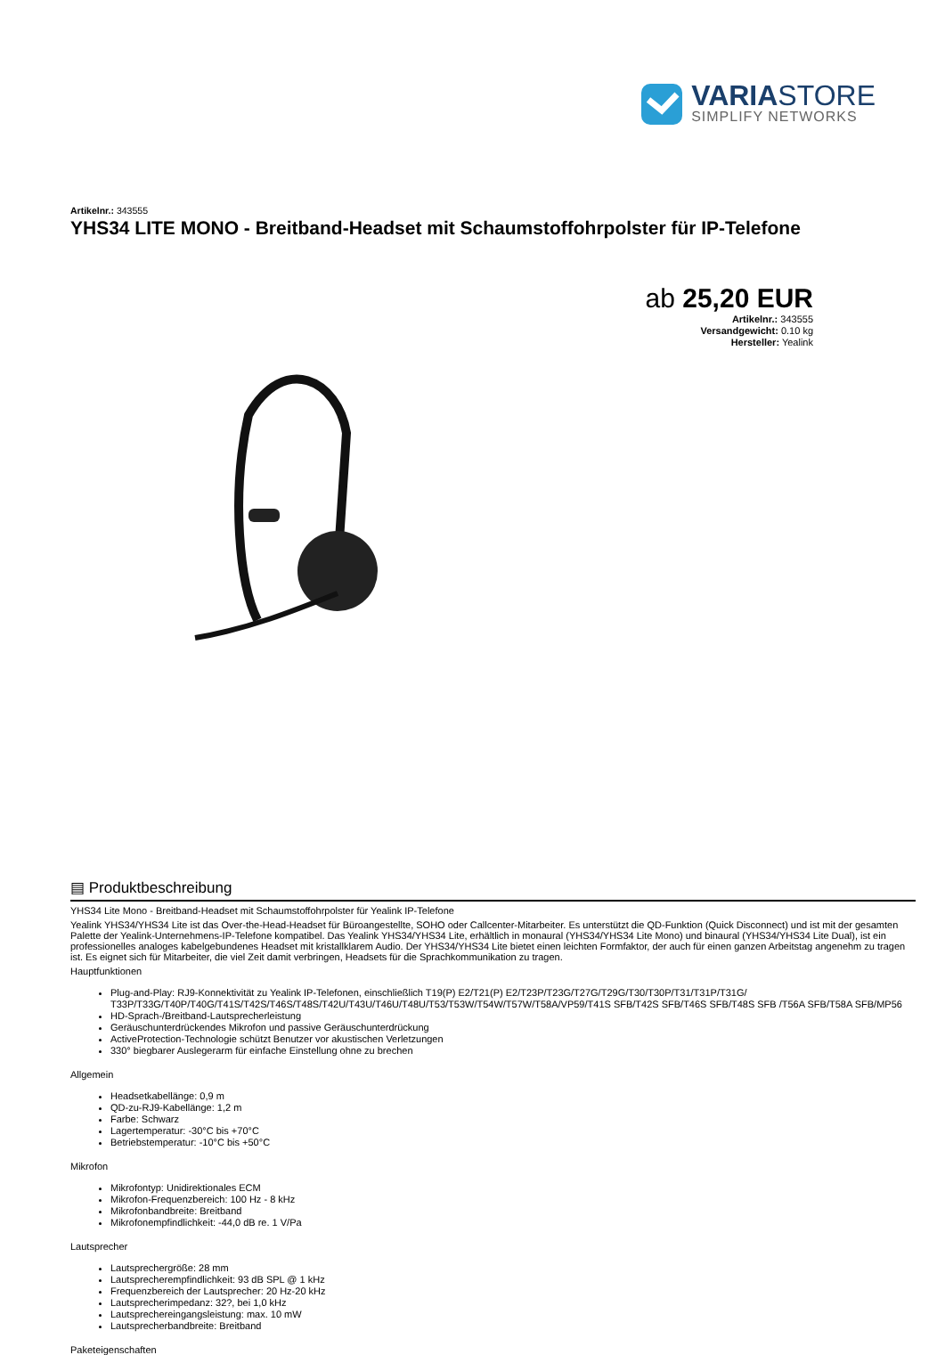VARIASTORE
SIMPLIFY NETWORKS
Artikelnr.: 343555
YHS34 LITE MONO - Breitband-Headset mit Schaumstoffohrpolster für IP-Telefone
ab 25,20 EUR
Artikelnr.: 343555
Versandgewicht: 0.10 kg
Hersteller: Yealink
▤ Produktbeschreibung
YHS34 Lite Mono - Breitband-Headset mit Schaumstoffohrpolster für Yealink IP-Telefone
Yealink YHS34/YHS34 Lite ist das Over-the-Head-Headset für Büroangestellte, SOHO oder Callcenter-Mitarbeiter. Es unterstützt die QD-Funktion (Quick Disconnect) und ist mit der gesamten Palette der Yealink-Unternehmens-IP-Telefone kompatibel. Das Yealink YHS34/YHS34 Lite, erhältlich in monaural (YHS34/YHS34 Lite Mono) und binaural (YHS34/YHS34 Lite Dual), ist ein professionelles analoges kabelgebundenes Headset mit kristallklarem Audio. Der YHS34/YHS34 Lite bietet einen leichten Formfaktor, der auch für einen ganzen Arbeitstag angenehm zu tragen ist. Es eignet sich für Mitarbeiter, die viel Zeit damit verbringen, Headsets für die Sprachkommunikation zu tragen.
Hauptfunktionen
Plug-and-Play: RJ9-Konnektivität zu Yealink IP-Telefonen, einschließlich T19(P) E2/T21(P) E2/T23P/T23G/T27G/T29G/T30/T30P/T31/T31P/T31G/ T33P/T33G/T40P/T40G/T41S/T42S/T46S/T48S/T42U/T43U/T46U/T48U/T53/T53W/T54W/T57W/T58A/VP59/T41S SFB/T42S SFB/T46S SFB/T48S SFB /T56A SFB/T58A SFB/MP56
HD-Sprach-/Breitband-Lautsprecherleistung
Geräuschunterdrückendes Mikrofon und passive Geräuschunterdrückung
ActiveProtection-Technologie schützt Benutzer vor akustischen Verletzungen
330° biegbarer Auslegerarm für einfache Einstellung ohne zu brechen
Allgemein
Headsetkabellänge: 0,9 m
QD-zu-RJ9-Kabellänge: 1,2 m
Farbe: Schwarz
Lagertemperatur: -30°C bis +70°C
Betriebstemperatur: -10°C bis +50°C
Mikrofon
Mikrofontyp: Unidirektionales ECM
Mikrofon-Frequenzbereich: 100 Hz - 8 kHz
Mikrofonbandbreite: Breitband
Mikrofonempfindlichkeit: -44,0 dB re. 1 V/Pa
Lautsprecher
Lautsprechergröße: 28 mm
Lautsprecherempfindlichkeit: 93 dB SPL @ 1 kHz
Frequenzbereich der Lautsprecher: 20 Hz-20 kHz
Lautsprecherimpedanz: 32?, bei 1,0 kHz
Lautsprechereingangsleistung: max. 10 mW
Lautsprecherbandbreite: Breitband
Paketeigenschaften